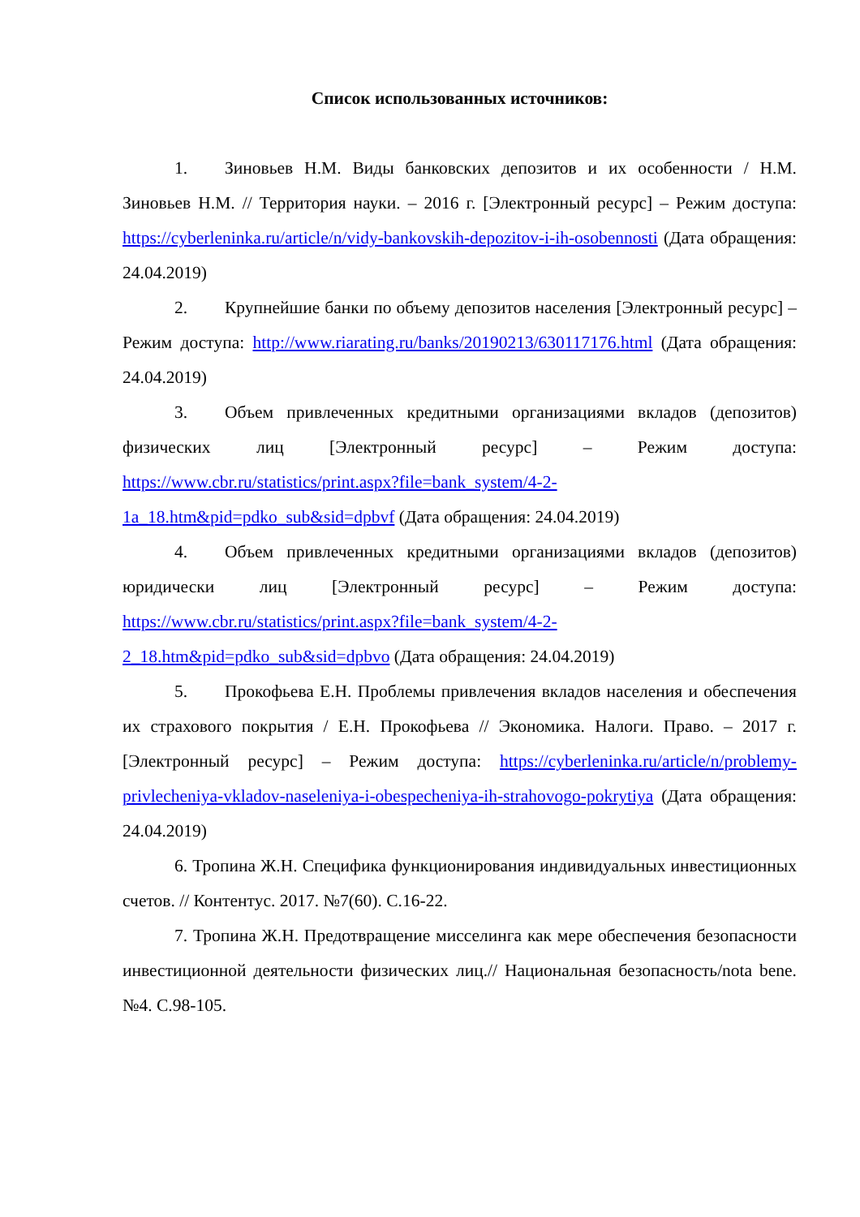Список использованных источников:
1. Зиновьев Н.М. Виды банковских депозитов и их особенности / Н.М. Зиновьев Н.М. // Территория науки. – 2016 г. [Электронный ресурс] – Режим доступа: https://cyberleninka.ru/article/n/vidy-bankovskih-depozitov-i-ih-osobennosti (Дата обращения: 24.04.2019)
2. Крупнейшие банки по объему депозитов населения [Электронный ресурс] – Режим доступа: http://www.riarating.ru/banks/20190213/630117176.html (Дата обращения: 24.04.2019)
3. Объем привлеченных кредитными организациями вкладов (депозитов) физических лиц [Электронный ресурс] – Режим доступа: https://www.cbr.ru/statistics/print.aspx?file=bank_system/4-2-1a_18.htm&pid=pdko_sub&sid=dpbvf (Дата обращения: 24.04.2019)
4. Объем привлеченных кредитными организациями вкладов (депозитов) юридически лиц [Электронный ресурс] – Режим доступа: https://www.cbr.ru/statistics/print.aspx?file=bank_system/4-2-2_18.htm&pid=pdko_sub&sid=dpbvo (Дата обращения: 24.04.2019)
5. Прокофьева Е.Н. Проблемы привлечения вкладов населения и обеспечения их страхового покрытия / Е.Н. Прокофьева // Экономика. Налоги. Право. – 2017 г.[Электронный ресурс] – Режим доступа: https://cyberleninka.ru/article/n/problemy-privlecheniya-vkladov-naseleniya-i-obespecheniya-ih-strahovogo-pokrytiya (Дата обращения: 24.04.2019)
6. Тропина Ж.Н. Специфика функционирования индивидуальных инвестиционных счетов. // Контентус. 2017. №7(60). С.16-22.
7. Тропина Ж.Н. Предотвращение мисселинга как мере обеспечения безопасности инвестиционной деятельности физических лиц.// Национальная безопасность/nota bene. №4. С.98-105.